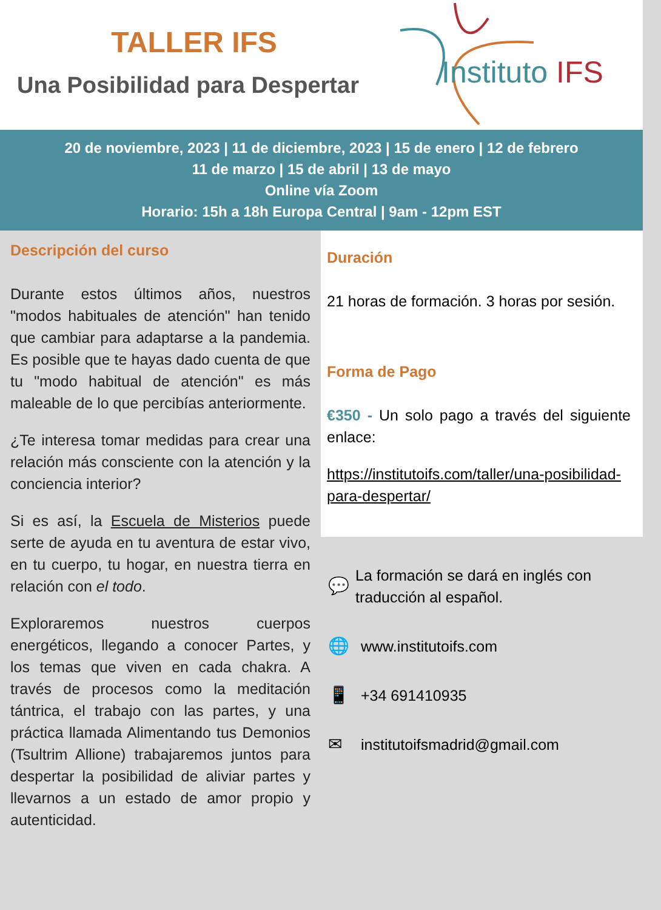TALLER IFS
Una Posibilidad para Despertar
Instituto IFS
20 de noviembre, 2023 | 11 de diciembre, 2023 | 15 de enero | 12 de febrero
11 de marzo | 15 de abril | 13 de mayo
Online vía Zoom
Horario: 15h a 18h Europa Central | 9am - 12pm EST
Descripción del curso
Durante estos últimos años, nuestros "modos habituales de atención" han tenido que cambiar para adaptarse a la pandemia. Es posible que te hayas dado cuenta de que tu "modo habitual de atención" es más maleable de lo que percibías anteriormente.
¿Te interesa tomar medidas para crear una relación más consciente con la atención y la conciencia interior?
Si es así, la Escuela de Misterios puede serte de ayuda en tu aventura de estar vivo, en tu cuerpo, tu hogar, en nuestra tierra en relación con el todo.
Exploraremos nuestros cuerpos energéticos, llegando a conocer Partes, y los temas que viven en cada chakra. A través de procesos como la meditación tántrica, el trabajo con las partes, y una práctica llamada Alimentando tus Demonios (Tsultrim Allione) trabajaremos juntos para despertar la posibilidad de aliviar partes y llevarnos a un estado de amor propio y autenticidad.
Duración
21 horas de formación. 3 horas por sesión.
Forma de Pago
€350 - Un solo pago a través del siguiente enlace:
https://institutoifs.com/taller/una-posibilidad-para-despertar/
💬 La formación se dará en inglés con traducción al español.
🌐 www.institutoifs.com
📱 +34 691410935
✉ institutoifsmadrid@gmail.com